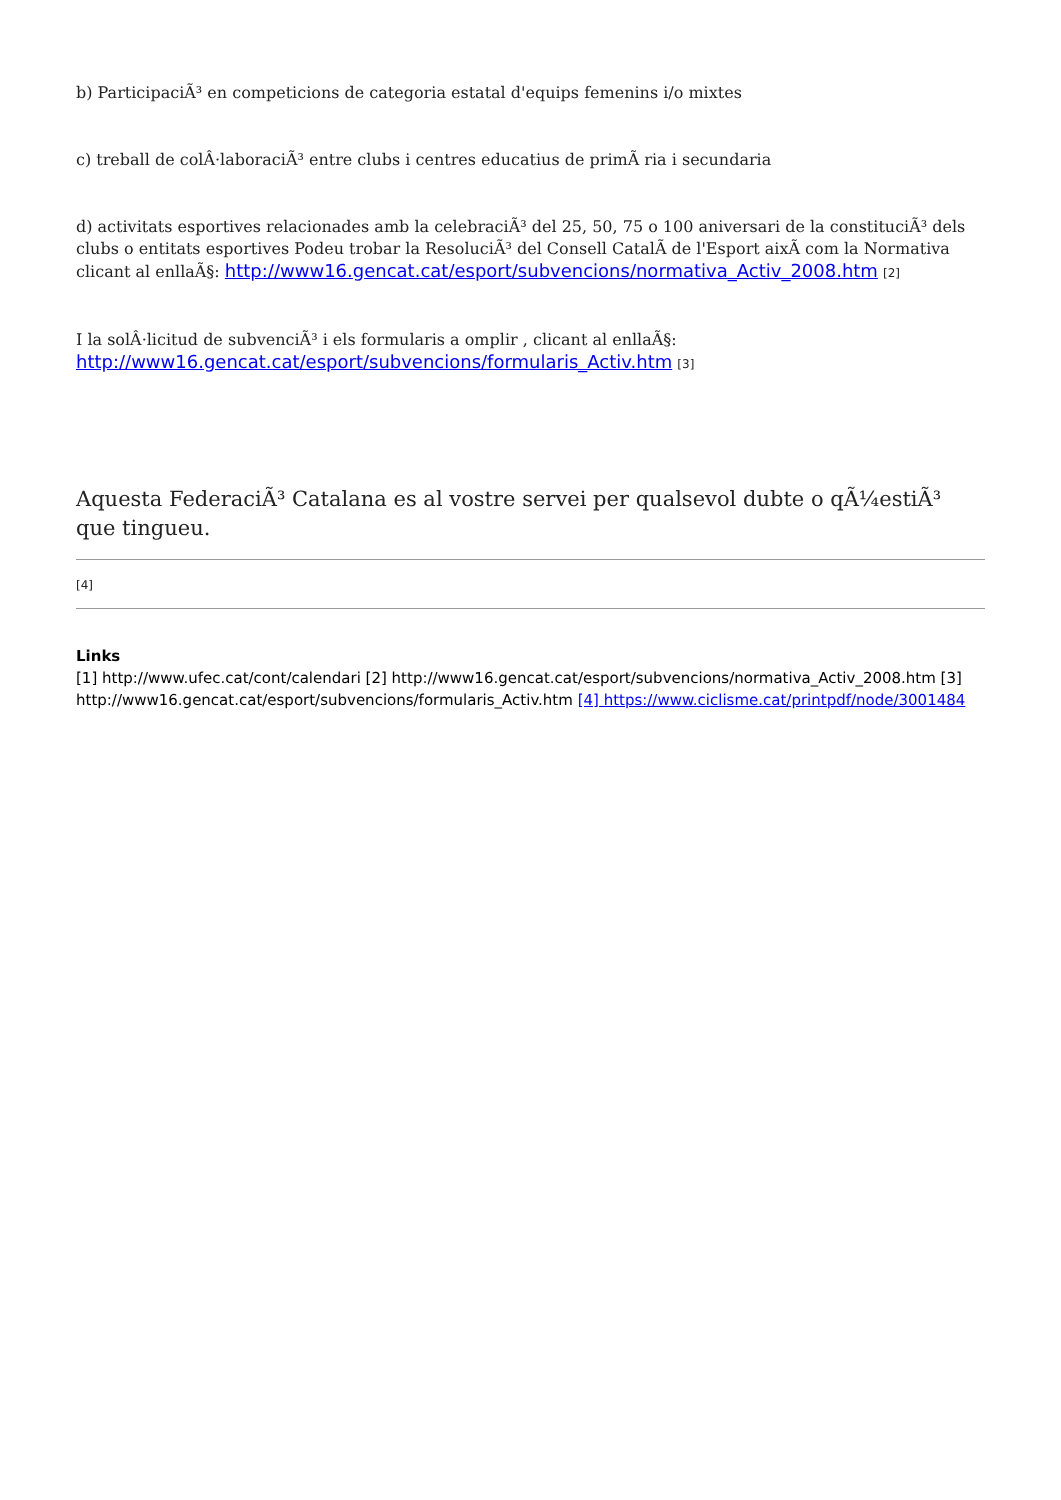b) ParticipaciÃ³ en competicions de categoria estatal d'equips femenins i/o mixtes
c) treball de colÂ·laboraciÃ³ entre clubs i centres educatius de primÃ ria i secundaria
d) activitats esportives relacionades amb la celebraciÃ³ del 25, 50, 75 o 100 aniversari de la constituciÃ³ dels clubs o entitats esportives Podeu trobar la ResoluciÃ³ del Consell CatalÃ de l'Esport aixÃ com la Normativa clicant al enllaÃ§: http://www16.gencat.cat/esport/subvencions/normativa_Activ_2008.htm [2]
I la solÂ·licitud de subvenciÃ³ i els formularis a omplir , clicant al enllaÃ§: http://www16.gencat.cat/esport/subvencions/formularis_Activ.htm [3]
Aquesta FederaciÃ³ Catalana es al vostre servei per qualsevol dubte o qÃ¼estiÃ³ que tingueu.
[4]
Links
[1] http://www.ufec.cat/cont/calendari [2] http://www16.gencat.cat/esport/subvencions/normativa_Activ_2008.htm [3] http://www16.gencat.cat/esport/subvencions/formularis_Activ.htm [4] https://www.ciclisme.cat/printpdf/node/3001484